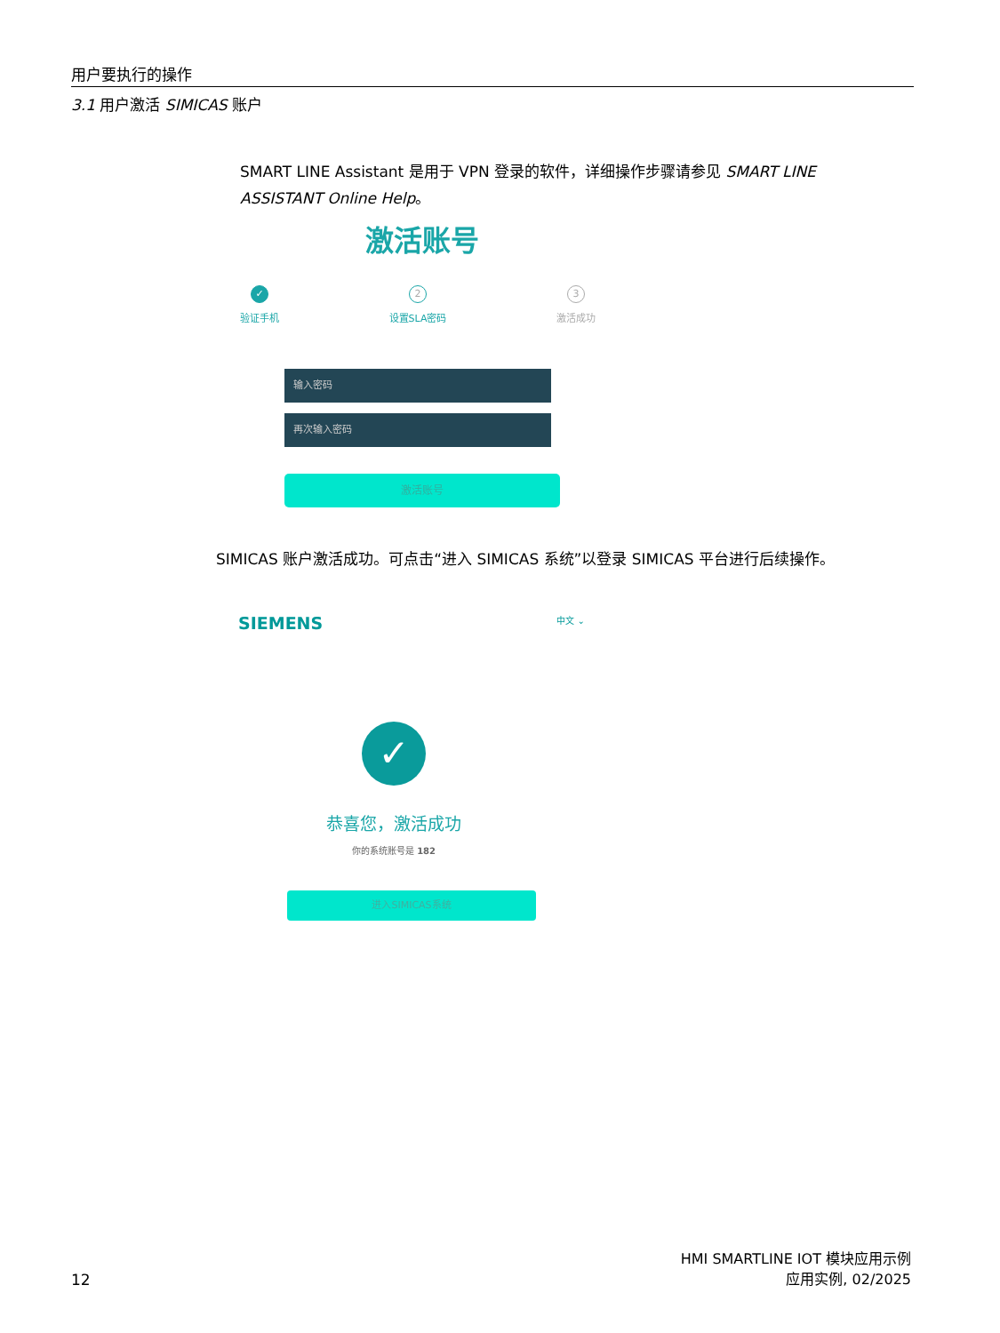用户要执行的操作
3.1 用户激活 SIMICAS 账户
SMART LINE Assistant 是用于 VPN 登录的软件，详细操作步骤请参见 SMART LINE ASSISTANT Online Help。
激活账号
✓
验证手机
2
设置SLA密码
3
激活成功
输入密码
再次输入密码
激活账号
SIMICAS 账户激活成功。可点击“进入 SIMICAS 系统”以登录 SIMICAS 平台进行后续操作。
SIEMENS 中文 ⌄
✓
恭喜您，激活成功
你的系统账号是 182
进入SIMICAS系统
HMI SMARTLINE IOT 模块应用示例
应用实例, 02/2025
12